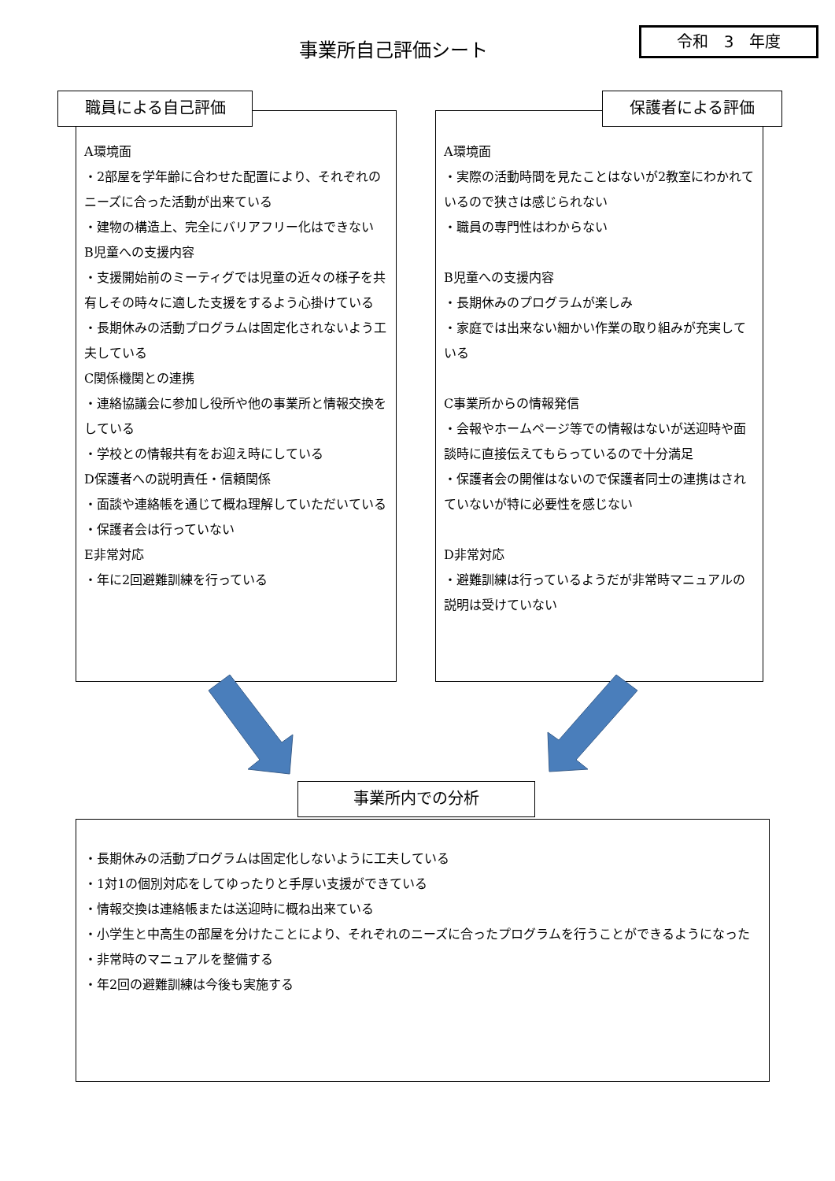事業所自己評価シート
令和　3　年度
A環境面
・2部屋を学年齢に合わせた配置により、それぞれのニーズに合った活動が出来ている
・建物の構造上、完全にバリアフリー化はできない
B児童への支援内容
・支援開始前のミーティグでは児童の近々の様子を共有しその時々に適した支援をするよう心掛けている
・長期休みの活動プログラムは固定化されないよう工夫している
C関係機関との連携
・連絡協議会に参加し役所や他の事業所と情報交換をしている
・学校との情報共有をお迎え時にしている
D保護者への説明責任・信頼関係
・面談や連絡帳を通じて概ね理解していただいている
・保護者会は行っていない
E非常対応
・年に2回避難訓練を行っている
職員による自己評価
A環境面
・実際の活動時間を見たことはないが2教室にわかれているので狭さは感じられない
・職員の専門性はわからない
B児童への支援内容
・長期休みのプログラムが楽しみ
・家庭では出来ない細かい作業の取り組みが充実している
C事業所からの情報発信
・会報やホームページ等での情報はないが送迎時や面談時に直接伝えてもらっているので十分満足
・保護者会の開催はないので保護者同士の連携はされていないが特に必要性を感じない
D非常対応
・避難訓練は行っているようだが非常時マニュアルの説明は受けていない
保護者による評価
・長期休みの活動プログラムは固定化しないように工夫している
・1対1の個別対応をしてゆったりと手厚い支援ができている
・情報交換は連絡帳または送迎時に概ね出来ている
・小学生と中高生の部屋を分けたことにより、それぞれのニーズに合ったプログラムを行うことができるようになった
・非常時のマニュアルを整備する
・年2回の避難訓練は今後も実施する
事業所内での分析